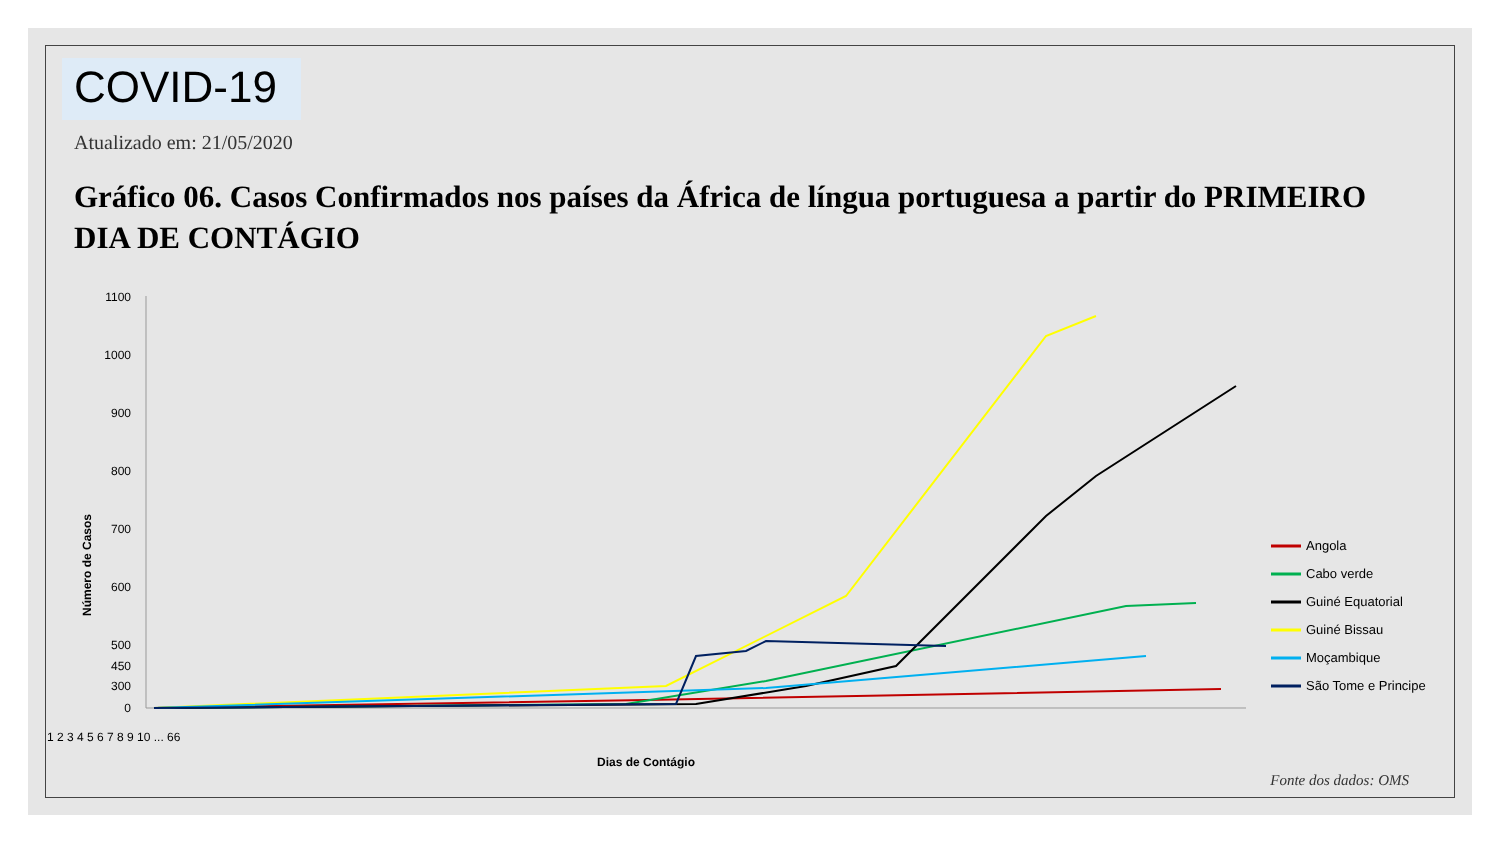COVID-19
Atualizado em: 21/05/2020
Gráfico 06. Casos Confirmados nos países da África de língua portuguesa a partir do PRIMEIRO DIA DE CONTÁGIO
1100
1000
900
800
700
600
500
450
300
0
Número de Casos
1 2 3 4 5 6 7 8 9 10 ... 66
Dias de Contágio
Angola
Cabo verde
Guiné Equatorial
Guiné Bissau
Moçambique
São Tome e Principe
Fonte dos dados: OMS